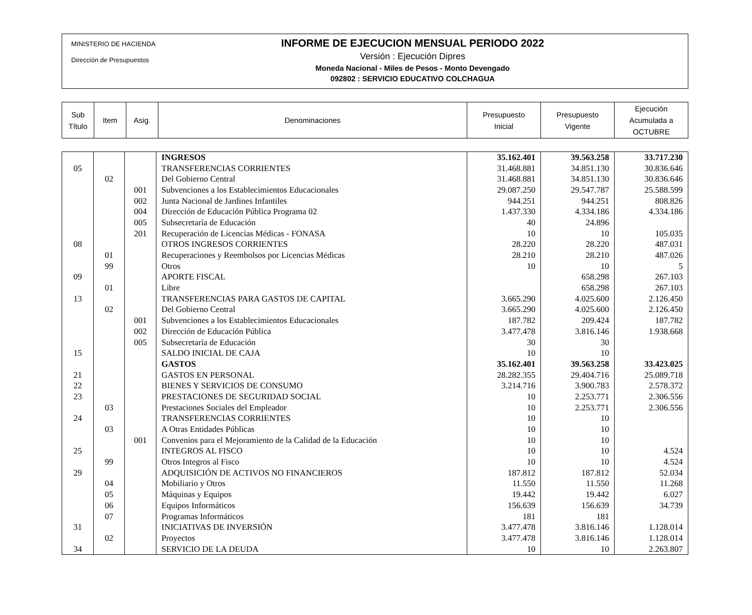MINISTERIO DE HACIENDA
Dirección de Presupuestos
INFORME DE EJECUCION MENSUAL PERIODO 2022
Versión : Ejecución Dipres
Moneda Nacional - Miles de Pesos - Monto Devengado
092802 : SERVICIO EDUCATIVO COLCHAGUA
| Sub Título | Item | Asig. | Denominaciones | Presupuesto Inicial | Presupuesto Vigente | Ejecución Acumulada a OCTUBRE |
| | | | INGRESOS | 35.162.401 | 39.563.258 | 33.717.230 |
| 05 | | | TRANSFERENCIAS CORRIENTES | 31.468.881 | 34.851.130 | 30.836.646 |
| | 02 | | Del Gobierno Central | 31.468.881 | 34.851.130 | 30.836.646 |
| | | 001 | Subvenciones a los Establecimientos Educacionales | 29.087.250 | 29.547.787 | 25.588.599 |
| | | 002 | Junta Nacional de Jardines Infantiles | 944.251 | 944.251 | 808.826 |
| | | 004 | Dirección de Educación Pública Programa 02 | 1.437.330 | 4.334.186 | 4.334.186 |
| | | 005 | Subsecretaría de Educación | 40 | 24.896 | |
| | | 201 | Recuperación de Licencias Médicas - FONASA | 10 | 10 | 105.035 |
| 08 | | | OTROS INGRESOS CORRIENTES | 28.220 | 28.220 | 487.031 |
| | 01 | | Recuperaciones y Reembolsos por Licencias Médicas | 28.210 | 28.210 | 487.026 |
| | 99 | | Otros | 10 | 10 | 5 |
| 09 | | | APORTE FISCAL | | 658.298 | 267.103 |
| | 01 | | Libre | | 658.298 | 267.103 |
| 13 | | | TRANSFERENCIAS PARA GASTOS DE CAPITAL | 3.665.290 | 4.025.600 | 2.126.450 |
| | 02 | | Del Gobierno Central | 3.665.290 | 4.025.600 | 2.126.450 |
| | | 001 | Subvenciones a los Establecimientos Educacionales | 187.782 | 209.424 | 187.782 |
| | | 002 | Dirección de Educación Pública | 3.477.478 | 3.816.146 | 1.938.668 |
| | | 005 | Subsecretaría de Educación | 30 | 30 | |
| 15 | | | SALDO INICIAL DE CAJA | 10 | 10 | |
| | | | GASTOS | 35.162.401 | 39.563.258 | 33.423.025 |
| 21 | | | GASTOS EN PERSONAL | 28.282.355 | 29.404.716 | 25.089.718 |
| 22 | | | BIENES Y SERVICIOS DE CONSUMO | 3.214.716 | 3.900.783 | 2.578.372 |
| 23 | | | PRESTACIONES DE SEGURIDAD SOCIAL | 10 | 2.253.771 | 2.306.556 |
| | 03 | | Prestaciones Sociales del Empleador | 10 | 2.253.771 | 2.306.556 |
| 24 | | | TRANSFERENCIAS CORRIENTES | 10 | 10 | |
| | 03 | | A Otras Entidades Públicas | 10 | 10 | |
| | | 001 | Convenios para el Mejoramiento de la Calidad de la Educación | 10 | 10 | |
| 25 | | | INTEGROS AL FISCO | 10 | 10 | 4.524 |
| | 99 | | Otros Integros al Fisco | 10 | 10 | 4.524 |
| 29 | | | ADQUISICIÓN DE ACTIVOS NO FINANCIEROS | 187.812 | 187.812 | 52.034 |
| | 04 | | Mobiliario y Otros | 11.550 | 11.550 | 11.268 |
| | 05 | | Máquinas y Equipos | 19.442 | 19.442 | 6.027 |
| | 06 | | Equipos Informáticos | 156.639 | 156.639 | 34.739 |
| | 07 | | Programas Informáticos | 181 | 181 | |
| 31 | | | INICIATIVAS DE INVERSIÓN | 3.477.478 | 3.816.146 | 1.128.014 |
| | 02 | | Proyectos | 3.477.478 | 3.816.146 | 1.128.014 |
| 34 | | | SERVICIO DE LA DEUDA | 10 | 10 | 2.263.807 |